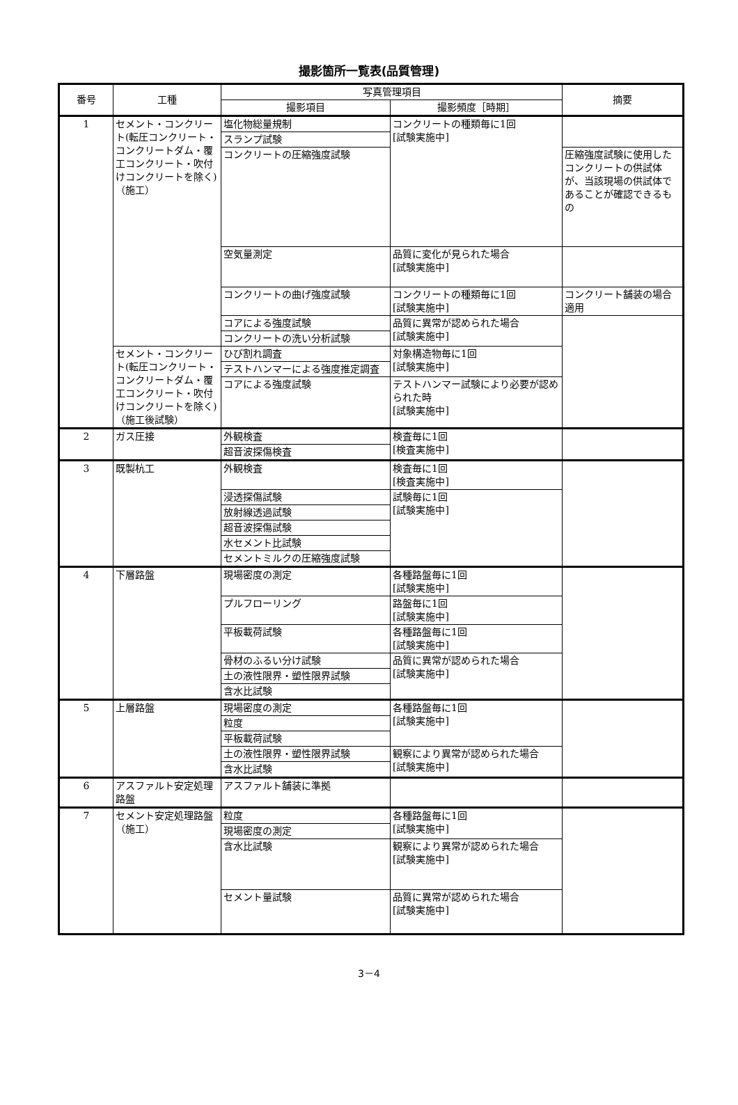撮影箇所一覧表(品質管理)
| 番号 | 工種 | 写真管理項目 | | 摘要 |
| --- | --- | --- | --- | --- |
| | | 撮影項目 | 撮影頻度［時期］ | |
| 1 | セメント・コンクリート(転圧コンクリート・コンクリートダム・覆工コンクリート・吹付けコンクリートを除く)（施工） | 塩化物総量規制 | コンクリートの種類毎に1回 [試験実施中] | |
| | | スランプ試験 | | |
| | | コンクリートの圧縮強度試験 | | 圧縮強度試験に使用したコンクリートの供試体が、当該現場の供試体であることが確認できるもの |
| | | 空気量測定 | 品質に変化が見られた場合 [試験実施中] | |
| | | コンクリートの曲げ強度試験 | コンクリートの種類毎に1回 [試験実施中] | コンクリート舗装の場合適用 |
| | | コアによる強度試験 | 品質に異常が認められた場合 [試験実施中] | |
| | | コンクリートの洗い分析試験 | | |
| | セメント・コンクリート(転圧コンクリート・コンクリートダム・覆工コンクリート・吹付けコンクリートを除く)（施工後試験） | ひび割れ調査 | 対象構造物毎に1回 [試験実施中] | |
| | | テストハンマーによる強度推定調査 | | |
| | | コアによる強度試験 | テストハンマー試験により必要が認められた時 [試験実施中] | |
| 2 | ガス圧接 | 外観検査 | 検査毎に1回 [検査実施中] | |
| | | 超音波探傷検査 | | |
| 3 | 既製杭工 | 外観検査 | 検査毎に1回 [検査実施中] | |
| | | 浸透探傷試験 | 試験毎に1回 [試験実施中] | |
| | | 放射線透過試験 | | |
| | | 超音波探傷試験 | | |
| | | 水セメント比試験 | | |
| | | セメントミルクの圧縮強度試験 | | |
| 4 | 下層路盤 | 現場密度の測定 | 各種路盤毎に1回 [試験実施中] | |
| | | プルフローリング | 路盤毎に1回 [試験実施中] | |
| | | 平板載荷試験 | 各種路盤毎に1回 [試験実施中] | |
| | | 骨材のふるい分け試験 | 品質に異常が認められた場合 [試験実施中] | |
| | | 土の液性限界・塑性限界試験 | | |
| | | 含水比試験 | | |
| 5 | 上層路盤 | 現場密度の測定 | 各種路盤毎に1回 [試験実施中] | |
| | | 粒度 | | |
| | | 平板載荷試験 | | |
| | | 土の液性限界・塑性限界試験 | 観察により異常が認められた場合 [試験実施中] | |
| | | 含水比試験 | | |
| 6 | アスファルト安定処理路盤 | アスファルト舗装に準拠 | | |
| 7 | セメント安定処理路盤（施工） | 粒度 | 各種路盤毎に1回 [試験実施中] | |
| | | 現場密度の測定 | | |
| | | 含水比試験 | 観察により異常が認められた場合 [試験実施中] | |
| | | セメント量試験 | 品質に異常が認められた場合 [試験実施中] | |
3－4